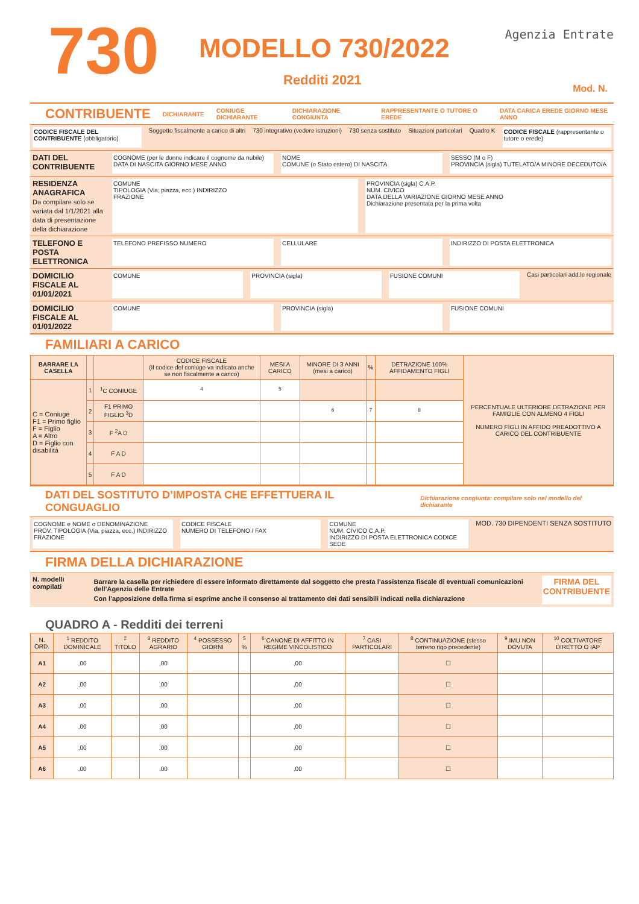730 MODELLO 730/2022
Redditi 2021
Agenzia Entrate
Mod. N.
CONTRIBUENTE
DICHIARANTE CONIUGE DICHIARANTE DICHIARAZIONE CONGIUNTA RAPPRESENTANTE O TUTORE O EREDE DATA CARICA EREDE GIORNO MESE ANNO
CODICE FISCALE DEL CONTRIBUENTE (obbligatorio)
Soggetto fiscalmente a carico di altri 730 integrativo (vedere istruzioni) 730 senza sostituto Situazioni particolari Quadro K CODICE FISCALE (rappresentante o tutore o erede)
DATI DEL CONTRIBUENTE
COGNOME (per le donne indicare il cognome da nubile)
DATA DI NASCITA GIORNO MESE ANNO
NOME
COMUNE (o Stato estero) DI NASCITA
SESSO (M o F)
PROVINCIA (sigla) TUTELATO/A MINORE DECEDUTO/A
RESIDENZA ANAGRAFICA
Da compilare solo se variata dal 1/1/2021 alla data di presentazione della dichiarazione
COMUNE
TIPOLOGIA (Via, piazza, ecc.) INDIRIZZO
FRAZIONE
PROVINCIA (sigla) C.A.P.
NUM. CIVICO
DATA DELLA VARIAZIONE GIORNO MESE ANNO
Dichiarazione presentata per la prima volta
TELEFONO E POSTA ELETTRONICA
TELEFONO PREFISSO NUMERO CELLULARE INDIRIZZO DI POSTA ELETTRONICA
DOMICILIO FISCALE AL 01/01/2021
COMUNE PROVINCIA (sigla) FUSIONE COMUNI Casi particolari add.le regionale
DOMICILIO FISCALE AL 01/01/2022
COMUNE PROVINCIA (sigla) FUSIONE COMUNI
FAMILIARI A CARICO
| BARRARE LA CASELLA | | | CODICE FISCALE (Il codice del coniuge va indicato anche se non fiscalmente a carico) | MESI A CARICO | MINORE DI 3 ANNI (mesi a carico) | % | DETRAZIONE 100% AFFIDAMENTO FIGLI | PERCENTUALE ULTERIORE DETRAZIONE PER FAMIGLIE CON ALMENO 4 FIGLI NUMERO FIGLI IN AFFIDO PREADOTTIVO A CARICO DEL CONTRIBUENTE |
| --- | --- | --- | --- | --- | --- | --- | --- | --- |
| C = Coniuge F1 = Primo figlio F = Figlio A = Altro D = Figlio con disabilità | 1 | <sup>1</sup> C CONIUGE | <sup>4</sup> | <sup>5</sup> | | | | |
| | 2 | F1 PRIMO FIGLIO <sup>3</sup>D | | | <sup>6</sup> | <sup>7</sup> | <sup>8</sup> | |
| | 3 | F <sup>2</sup>A D | | | | | | |
| | 4 | F A D | | | | | | |
| | 5 | F A D | | | | | | |
DATI DEL SOSTITUTO D’IMPOSTA CHE EFFETTUERA IL CONGUAGLIO
Dichiarazione congiunta: compilare solo nel modello del dichiarante
COGNOME e NOME o DENOMINAZIONE
PROV. TIPOLOGIA (Via, piazza, ecc.) INDIRIZZO
FRAZIONE
CODICE FISCALE
NUMERO DI TELEFONO / FAX
COMUNE
NUM. CIVICO C.A.P.
INDIRIZZO DI POSTA ELETTRONICA CODICE SEDE
MOD. 730 DIPENDENTI SENZA SOSTITUTO
FIRMA DELLA DICHIARAZIONE
N. modelli compilati
Barrare la casella per richiedere di essere informato direttamente dal soggetto che presta l’assistenza fiscale di eventuali comunicazioni dell’Agenzia delle Entrate
Con l’apposizione della firma si esprime anche il consenso al trattamento dei dati sensibili indicati nella dichiarazione
FIRMA DEL CONTRIBUENTE
QUADRO A - Redditi dei terreni
| N. ORD. | <sup>1</sup> REDDITO DOMINICALE | <sup>2</sup> TITOLO | <sup>3</sup> REDDITO AGRARIO | <sup>4</sup> POSSESSO GIORNI | <sup>5</sup> % | <sup>6</sup> CANONE DI AFFITTO IN REGIME VINCOLISTICO | <sup>7</sup> CASI PARTICOLARI | <sup>8</sup> CONTINUAZIONE (stesso terreno rigo precedente) | <sup>9</sup> IMU NON DOVUTA | <sup>10</sup> COLTIVATORE DIRETTO O IAP |
| --- | --- | --- | --- | --- | --- | --- | --- | --- | --- | --- |
| A1 | ,00 | | ,00 | | | ,00 | | ☐ | | |
| A2 | ,00 | | ,00 | | | ,00 | | ☐ | | |
| A3 | ,00 | | ,00 | | | ,00 | | ☐ | | |
| A4 | ,00 | | ,00 | | | ,00 | | ☐ | | |
| A5 | ,00 | | ,00 | | | ,00 | | ☐ | | |
| A6 | ,00 | | ,00 | | | ,00 | | ☐ | | |